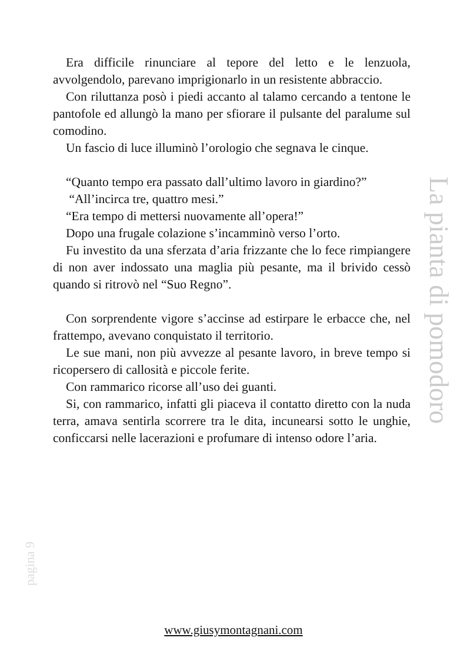Era difficile rinunciare al tepore del letto e le lenzuola, avvolgendolo, parevano imprigionarlo in un resistente abbraccio.
Con riluttanza posò i piedi accanto al talamo cercando a tentone le pantofole ed allungò la mano per sfiorare il pulsante del paralume sul comodino.
Un fascio di luce illuminò l’orologio che segnava le cinque.
“Quanto tempo era passato dall’ultimo lavoro in giardino?”
“All’incirca tre, quattro mesi.”
“Era tempo di mettersi nuovamente all’opera!”
Dopo una frugale colazione s’incamminò verso l’orto.
Fu investito da una sferzata d’aria frizzante che lo fece rimpiangere di non aver indossato una maglia più pesante, ma il brivido cessò quando si ritrovò nel “Suo Regno”.
Con sorprendente vigore s’accinse ad estirpare le erbacce che, nel frattempo, avevano conquistato il territorio.
Le sue mani, non più avvezze al pesante lavoro, in breve tempo si ricopersero di callosità e piccole ferite.
Con rammarico ricorse all’uso dei guanti.
Si, con rammarico, infatti gli piaceva il contatto diretto con la nuda terra, amava sentirla scorrere tra le dita, incunearsi sotto le unghie, conficcarsi nelle lacerazioni e profumare di intenso odore l’aria.
La pianta di pomodoro
pagina 9
www.giusymontagnani.com